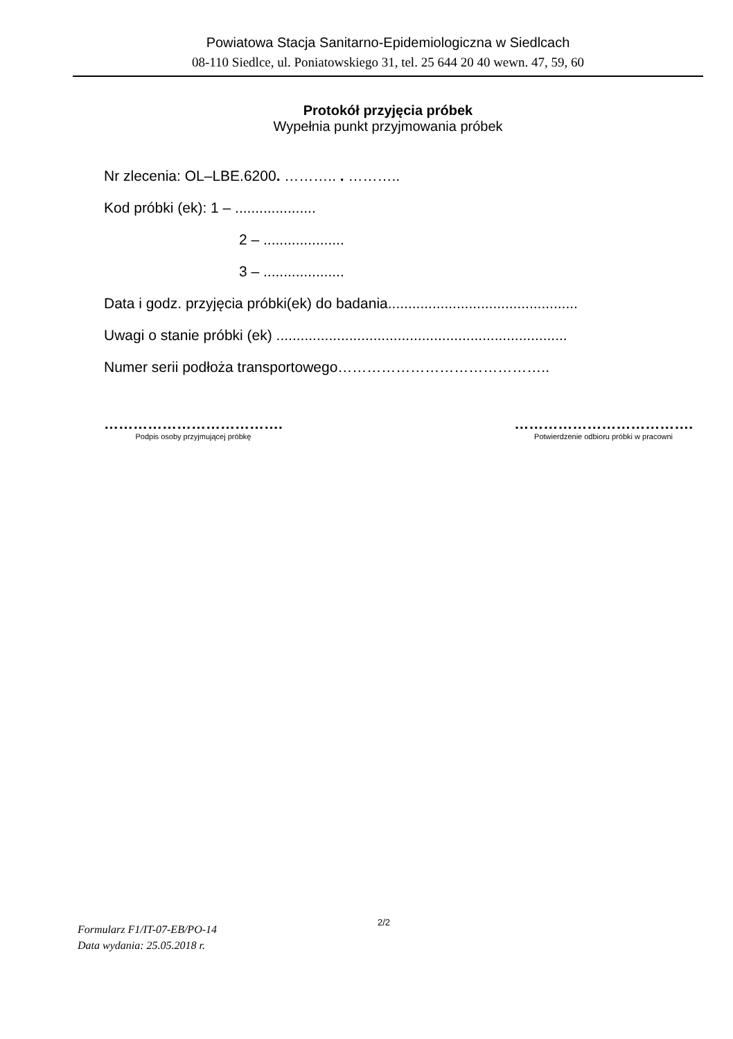Powiatowa Stacja Sanitarno-Epidemiologiczna w Siedlcach
08-110 Siedlce, ul. Poniatowskiego 31, tel. 25 644 20 40 wewn. 47, 59, 60
Protokół przyjęcia próbek
Wypełnia punkt przyjmowania próbek
Nr zlecenia: OL–LBE.6200. ……….. . ………..
Kod próbki (ek): 1 – ....................
2 – ....................
3 – ....................
Data i godz. przyjęcia próbki(ek) do badania...............................................
Uwagi o stanie próbki (ek) ........................................................................
Numer serii podłoża transportowego……………………………………..
……………………………….
Podpis osoby przyjmującej próbkę
……………………………….
Potwierdzenie odbioru próbki w pracowni
Formularz F1/IT-07-EB/PO-14
Data wydania: 25.05.2018 r.
2/2